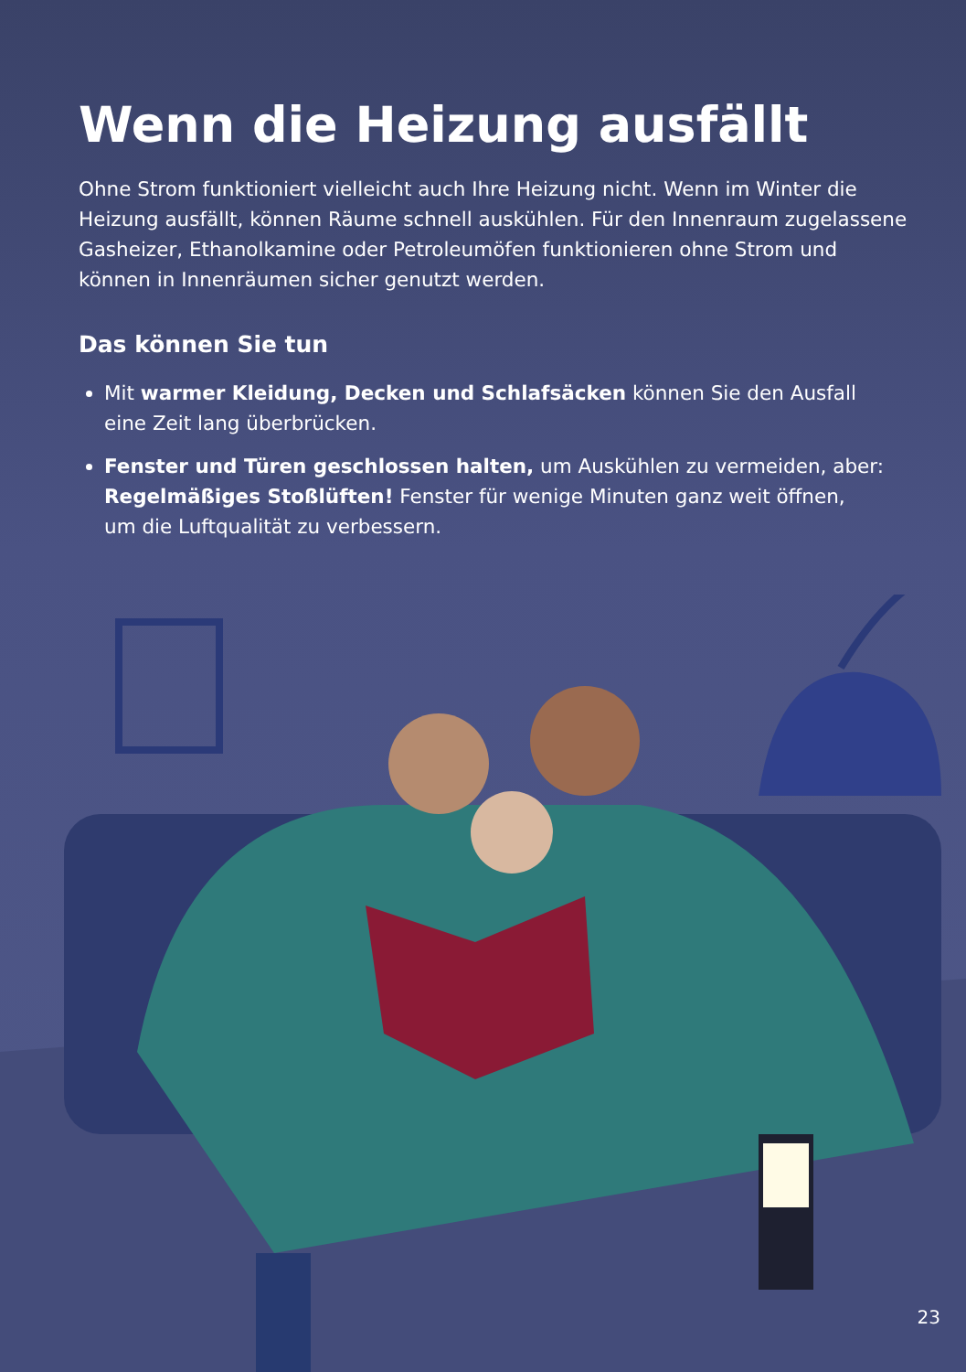Wenn die Heizung ausfällt
Ohne Strom funktioniert vielleicht auch Ihre Heizung nicht. Wenn im Winter die Heizung ausfällt, können Räume schnell auskühlen. Für den Innenraum zugelassene Gasheizer, Ethanolkamine oder Petroleumöfen funktionieren ohne Strom und können in Innenräumen sicher genutzt werden.
Das können Sie tun
Mit warmer Kleidung, Decken und Schlafsäcken können Sie den Ausfall
eine Zeit lang überbrücken.
Fenster und Türen geschlossen halten, um Auskühlen zu vermeiden, aber:
Regelmäßiges Stoßlüften! Fenster für wenige Minuten ganz weit öffnen,
um die Luftqualität zu verbessern.
23